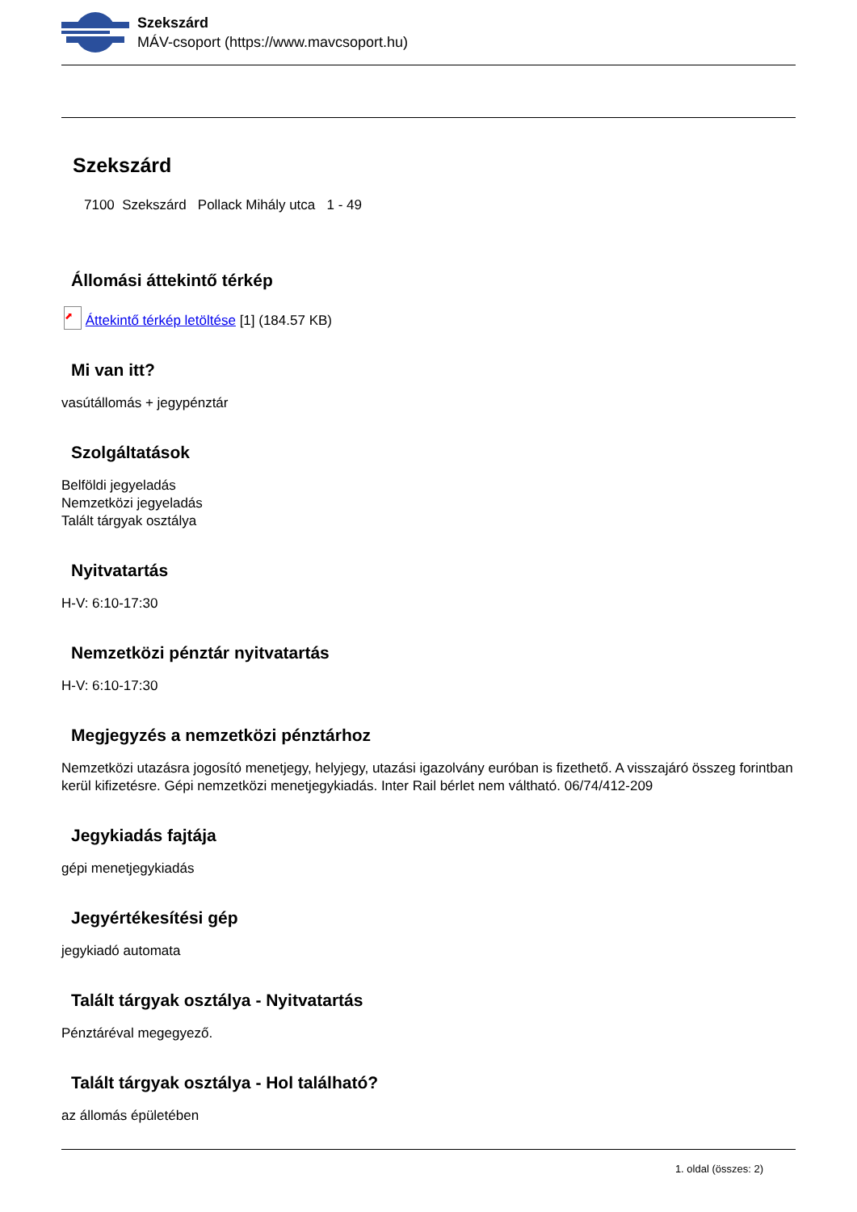Szekszárd
MÁV-csoport (https://www.mavcsoport.hu)
Szekszárd
7100 Szekszárd Pollack Mihály utca 1 - 49
Állomási áttekintő térkép
⬈ Áttekintő térkép letöltése [1] (184.57 KB)
Mi van itt?
vasútállomás + jegypénztár
Szolgáltatások
Belföldi jegyeladás
Nemzetközi jegyeladás
Talált tárgyak osztálya
Nyitvatartás
H-V: 6:10-17:30
Nemzetközi pénztár nyitvatartás
H-V: 6:10-17:30
Megjegyzés a nemzetközi pénztárhoz
Nemzetközi utazásra jogosító menetjegy, helyjegy, utazási igazolvány euróban is fizethető. A visszajáró összeg forintban kerül kifizetésre. Gépi nemzetközi menetjegykiadás. Inter Rail bérlet nem váltható. 06/74/412-209
Jegykiadás fajtája
gépi menetjegykiadás
Jegyértékesítési gép
jegykiadó automata
Talált tárgyak osztálya - Nyitvatartás
Pénztáréval megegyező.
Talált tárgyak osztálya - Hol található?
az állomás épületében
1. oldal (összes: 2)